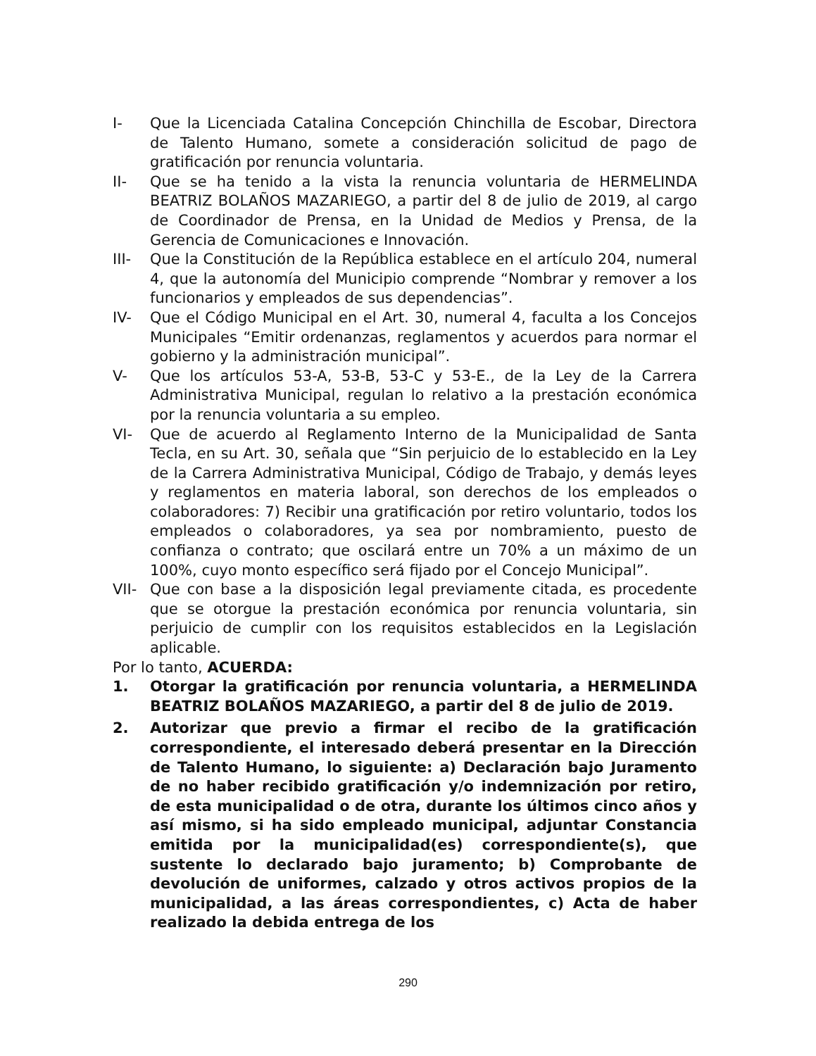I- Que la Licenciada Catalina Concepción Chinchilla de Escobar, Directora de Talento Humano, somete a consideración solicitud de pago de gratificación por renuncia voluntaria.
II- Que se ha tenido a la vista la renuncia voluntaria de HERMELINDA BEATRIZ BOLAÑOS MAZARIEGO, a partir del 8 de julio de 2019, al cargo de Coordinador de Prensa, en la Unidad de Medios y Prensa, de la Gerencia de Comunicaciones e Innovación.
III- Que la Constitución de la República establece en el artículo 204, numeral 4, que la autonomía del Municipio comprende “Nombrar y remover a los funcionarios y empleados de sus dependencias”.
IV- Que el Código Municipal en el Art. 30, numeral 4, faculta a los Concejos Municipales “Emitir ordenanzas, reglamentos y acuerdos para normar el gobierno y la administración municipal”.
V- Que los artículos 53-A, 53-B, 53-C y 53-E., de la Ley de la Carrera Administrativa Municipal, regulan lo relativo a la prestación económica por la renuncia voluntaria a su empleo.
VI- Que de acuerdo al Reglamento Interno de la Municipalidad de Santa Tecla, en su Art. 30, señala que “Sin perjuicio de lo establecido en la Ley de la Carrera Administrativa Municipal, Código de Trabajo, y demás leyes y reglamentos en materia laboral, son derechos de los empleados o colaboradores: 7) Recibir una gratificación por retiro voluntario, todos los empleados o colaboradores, ya sea por nombramiento, puesto de confianza o contrato; que oscilará entre un 70% a un máximo de un 100%, cuyo monto específico será fijado por el Concejo Municipal”.
VII- Que con base a la disposición legal previamente citada, es procedente que se otorgue la prestación económica por renuncia voluntaria, sin perjuicio de cumplir con los requisitos establecidos en la Legislación aplicable.
Por lo tanto, ACUERDA:
1. Otorgar la gratificación por renuncia voluntaria, a HERMELINDA BEATRIZ BOLAÑOS MAZARIEGO, a partir del 8 de julio de 2019.
2. Autorizar que previo a firmar el recibo de la gratificación correspondiente, el interesado deberá presentar en la Dirección de Talento Humano, lo siguiente: a) Declaración bajo Juramento de no haber recibido gratificación y/o indemnización por retiro, de esta municipalidad o de otra, durante los últimos cinco años y así mismo, si ha sido empleado municipal, adjuntar Constancia emitida por la municipalidad(es) correspondiente(s), que sustente lo declarado bajo juramento; b) Comprobante de devolución de uniformes, calzado y otros activos propios de la municipalidad, a las áreas correspondientes, c) Acta de haber realizado la debida entrega de los
290